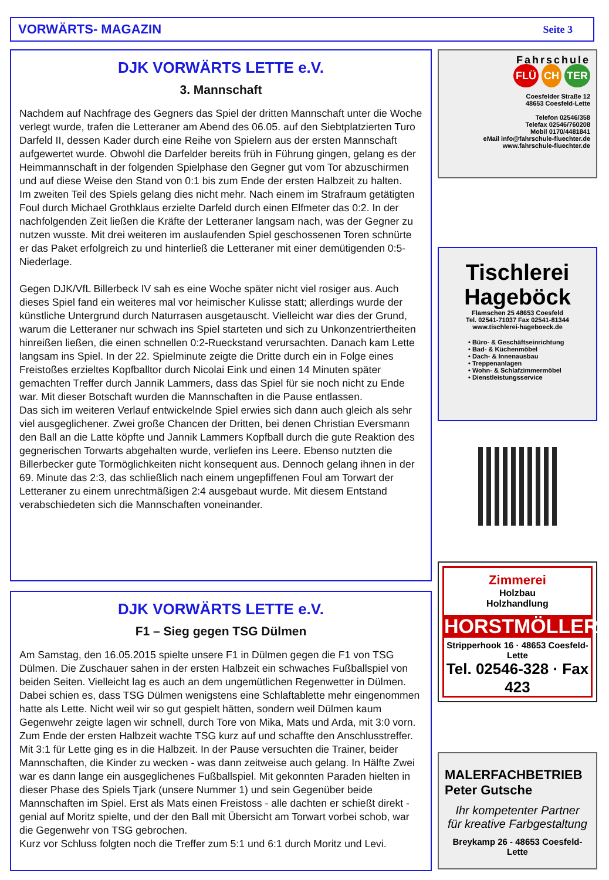VORWÄRTS- MAGAZIN Seite 3
DJK VORWÄRTS LETTE e.V.
3. Mannschaft
Nachdem auf Nachfrage des Gegners das Spiel der dritten Mannschaft unter die Woche verlegt wurde, trafen die Letteraner am Abend des 06.05. auf den Siebtplatzierten Turo Darfeld II, dessen Kader durch eine Reihe von Spielern aus der ersten Mannschaft aufgewertet wurde. Obwohl die Darfelder bereits früh in Führung gingen, gelang es der Heimmannschaft in der folgenden Spielphase den Gegner gut vom Tor abzuschirmen und auf diese Weise den Stand von 0:1 bis zum Ende der ersten Halbzeit zu halten.
Im zweiten Teil des Spiels gelang dies nicht mehr. Nach einem im Strafraum getätigten Foul durch Michael Grothklaus erzielte Darfeld durch einen Elfmeter das 0:2. In der nachfolgenden Zeit ließen die Kräfte der Letteraner langsam nach, was der Gegner zu nutzen wusste. Mit drei weiteren im auslaufenden Spiel geschossenen Toren schnürte er das Paket erfolgreich zu und hinterließ die Letteraner mit einer demütigenden 0:5-Niederlage.
Gegen DJK/VfL Billerbeck IV sah es eine Woche später nicht viel rosiger aus. Auch dieses Spiel fand ein weiteres mal vor heimischer Kulisse statt; allerdings wurde der künstliche Untergrund durch Naturrasen ausgetauscht. Vielleicht war dies der Grund, warum die Letteraner nur schwach ins Spiel starteten und sich zu Unkonzentriertheiten hinreißen ließen, die einen schnellen 0:2-Rueckstand verursachten. Danach kam Lette langsam ins Spiel. In der 22. Spielminute zeigte die Dritte durch ein in Folge eines Freistoßes erzieltes Kopfballtor durch Nicolai Eink und einen 14 Minuten später gemachten Treffer durch Jannik Lammers, dass das Spiel für sie noch nicht zu Ende war. Mit dieser Botschaft wurden die Mannschaften in die Pause entlassen.
Das sich im weiteren Verlauf entwickelnde Spiel erwies sich dann auch gleich als sehr viel ausgeglichener. Zwei große Chancen der Dritten, bei denen Christian Eversmann den Ball an die Latte köpfte und Jannik Lammers Kopfball durch die gute Reaktion des gegnerischen Torwarts abgehalten wurde, verliefen ins Leere. Ebenso nutzten die Billerbecker gute Tormöglichkeiten nicht konsequent aus. Dennoch gelang ihnen in der 69. Minute das 2:3, das schließlich nach einem ungepfiffenen Foul am Torwart der Letteraner zu einem unrechtmäßigen 2:4 ausgebaut wurde. Mit diesem Entstand verabschiedeten sich die Mannschaften voneinander.
DJK VORWÄRTS LETTE e.V.
F1 – Sieg gegen TSG Dülmen
Am Samstag, den 16.05.2015 spielte unsere F1 in Dülmen gegen die F1 von TSG Dülmen. Die Zuschauer sahen in der ersten Halbzeit ein schwaches Fußballspiel von beiden Seiten. Vielleicht lag es auch an dem ungemütlichen Regenwetter in Dülmen. Dabei schien es, dass TSG Dülmen wenigstens eine Schlaftablette mehr eingenommen hatte als Lette. Nicht weil wir so gut gespielt hätten, sondern weil Dülmen kaum Gegenwehr zeigte lagen wir schnell, durch Tore von Mika, Mats und Arda, mit 3:0 vorn. Zum Ende der ersten Halbzeit wachte TSG kurz auf und schaffte den Anschlusstreffer. Mit 3:1 für Lette ging es in die Halbzeit. In der Pause versuchten die Trainer, beider Mannschaften, die Kinder zu wecken - was dann zeitweise auch gelang. In Hälfte Zwei war es dann lange ein ausgeglichenes Fußballspiel. Mit gekonnten Paraden hielten in dieser Phase des Spiels Tjark (unsere Nummer 1) und sein Gegenüber beide Mannschaften im Spiel. Erst als Mats einen Freistoss - alle dachten er schießt direkt - genial auf Moritz spielte, und der den Ball mit Übersicht am Torwart vorbei schob, war die Gegenwehr von TSG gebrochen.
Kurz vor Schluss folgten noch die Treffer zum 5:1 und 6:1 durch Moritz und Levi.
Fahrschule
FLÜ CH TER
Coesfelder Straße 12
48653 Coesfeld-Lette
Telefon 02546/358
Telefax 02546/760208
Mobil 0170/4481841
eMail info@fahrschule-fluechter.de
www.fahrschule-fluechter.de
Tischlerei
Hageböck
Flamschen 25 48653 Coesfeld
Tel. 02541-71037 Fax 02541-81344
www.tischlerei-hageboeck.de
• Büro- & Geschäftseinrichtung
• Bad- & Küchenmöbel
• Dach- & Innenausbau
• Treppenanlagen
• Wohn- & Schlafzimmermöbel
• Dienstleistungsservice
Zimmerei
Holzbau
Holzhandlung
HORSTMÖLLER
Stripperhook 16 · 48653 Coesfeld-Lette
Tel. 02546-328 · Fax 423
MALERFACHBETRIEB
Peter Gutsche
Ihr kompetenter Partner
für kreative Farbgestaltung
Breykamp 26 - 48653 Coesfeld-Lette